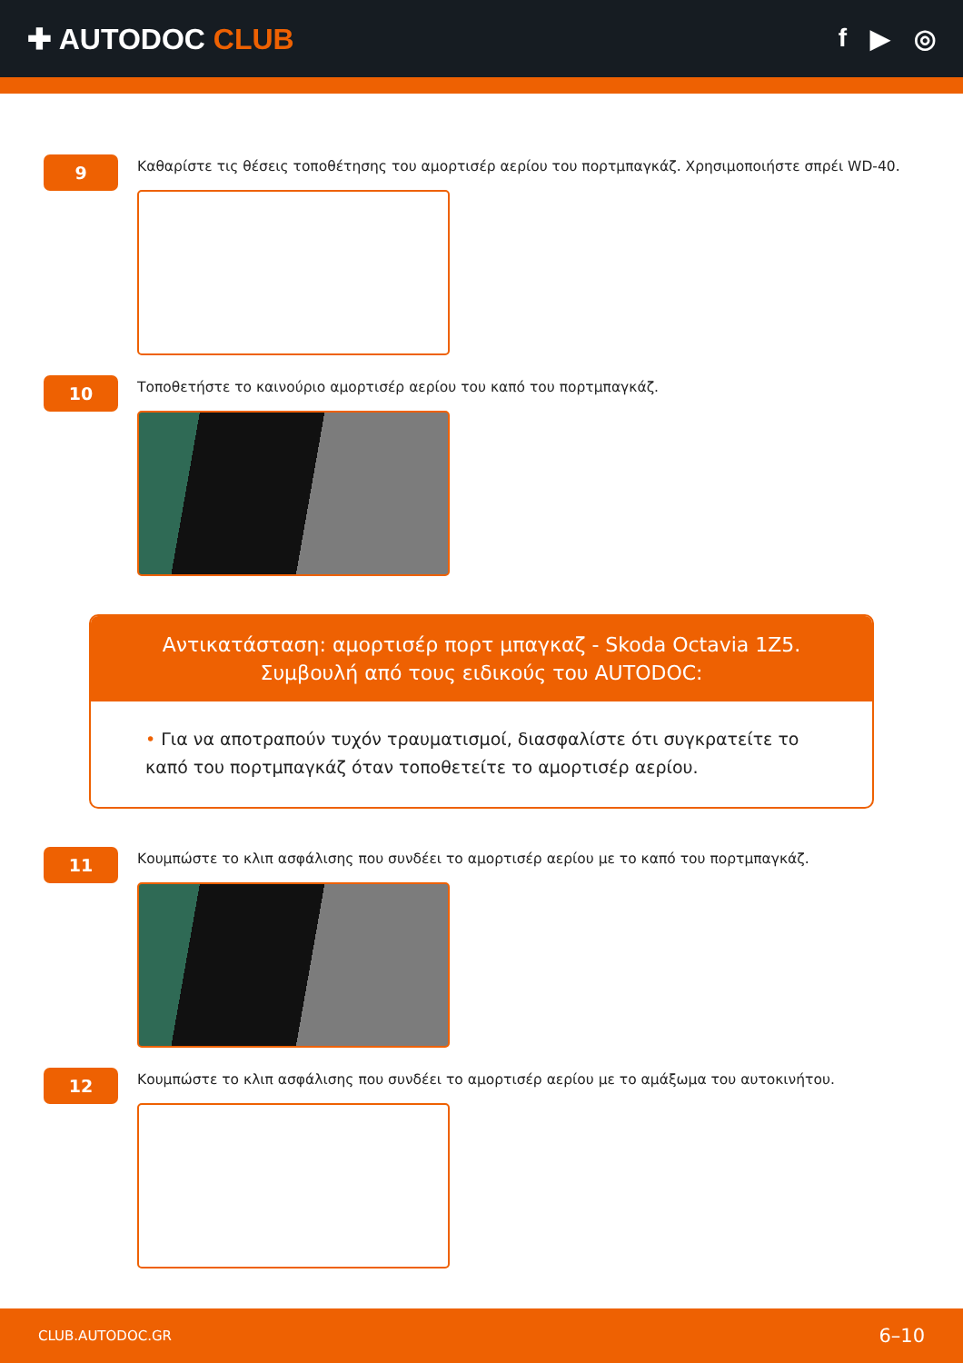✚ AUTODOC CLUB f ▶ ◎
9
Καθαρίστε τις θέσεις τοποθέτησης του αμορτισέρ αερίου του πορτμπαγκάζ. Χρησιμοποιήστε σπρέι WD-40.
10
Τοποθετήστε το καινούριο αμορτισέρ αερίου του καπό του πορτμπαγκάζ.
Αντικατάσταση: αμορτισέρ πορτ μπαγκαζ - Skoda Octavia 1Z5.
Συμβουλή από τους ειδικούς του AUTODOC:
• Για να αποτραπούν τυχόν τραυματισμοί, διασφαλίστε ότι συγκρατείτε το καπό του πορτμπαγκάζ όταν τοποθετείτε το αμορτισέρ αερίου.
11
Κουμπώστε το κλιπ ασφάλισης που συνδέει το αμορτισέρ αερίου με το καπό του πορτμπαγκάζ.
12
Κουμπώστε το κλιπ ασφάλισης που συνδέει το αμορτισέρ αερίου με το αμάξωμα του αυτοκινήτου.
CLUB.AUTODOC.GR 6–10